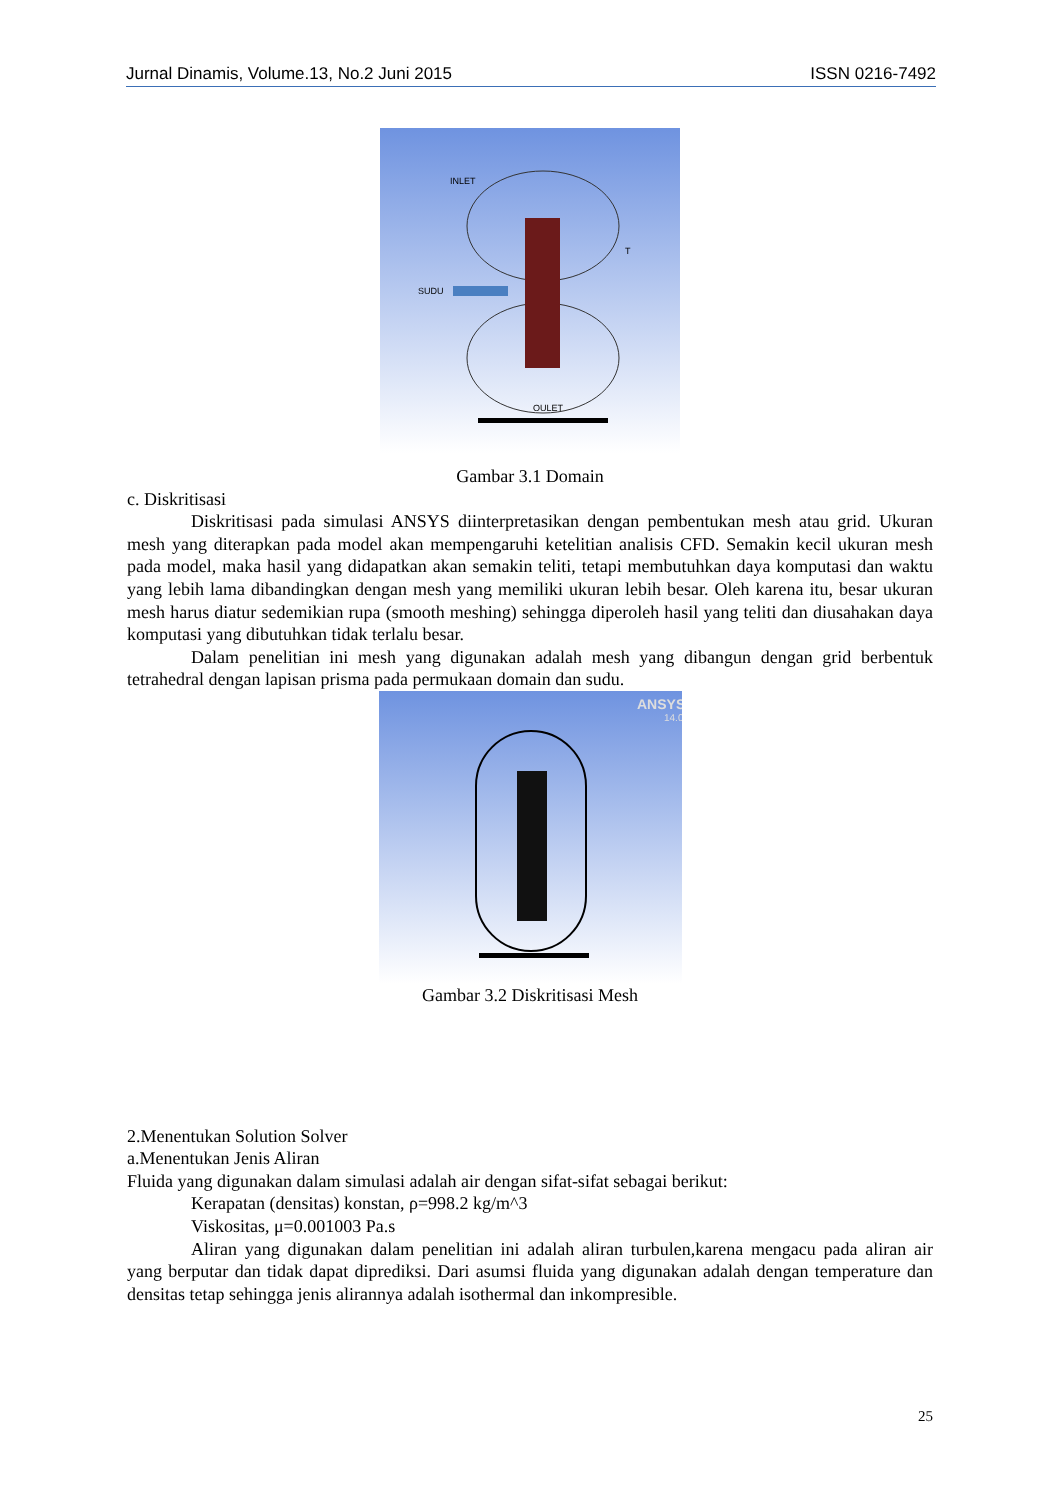Jurnal Dinamis, Volume.13, No.2 Juni 2015 ISSN 0216-7492
INLET
SUDU
OULET
T
Gambar 3.1 Domain
c. Diskritisasi
Diskritisasi pada simulasi ANSYS diinterpretasikan dengan pembentukan mesh atau grid. Ukuran mesh yang diterapkan pada model akan mempengaruhi ketelitian analisis CFD. Semakin kecil ukuran mesh pada model, maka hasil yang didapatkan akan semakin teliti, tetapi membutuhkan daya komputasi dan waktu yang lebih lama dibandingkan dengan mesh yang memiliki ukuran lebih besar. Oleh karena itu, besar ukuran mesh harus diatur sedemikian rupa (smooth meshing) sehingga diperoleh hasil yang teliti dan diusahakan daya komputasi yang dibutuhkan tidak terlalu besar.
Dalam penelitian ini mesh yang digunakan adalah mesh yang dibangun dengan grid berbentuk tetrahedral dengan lapisan prisma pada permukaan domain dan sudu.
ANSYS
14.0
Gambar 3.2 Diskritisasi Mesh
2.Menentukan Solution Solver
a.Menentukan Jenis Aliran
Fluida yang digunakan dalam simulasi adalah air dengan sifat-sifat sebagai berikut:
Kerapatan (densitas) konstan, ρ=998.2 kg/m^3
Viskositas, μ=0.001003 Pa.s
Aliran yang digunakan dalam penelitian ini adalah aliran turbulen,karena mengacu pada aliran air yang berputar dan tidak dapat diprediksi. Dari asumsi fluida yang digunakan adalah dengan temperature dan densitas tetap sehingga jenis alirannya adalah isothermal dan inkompresible.
25